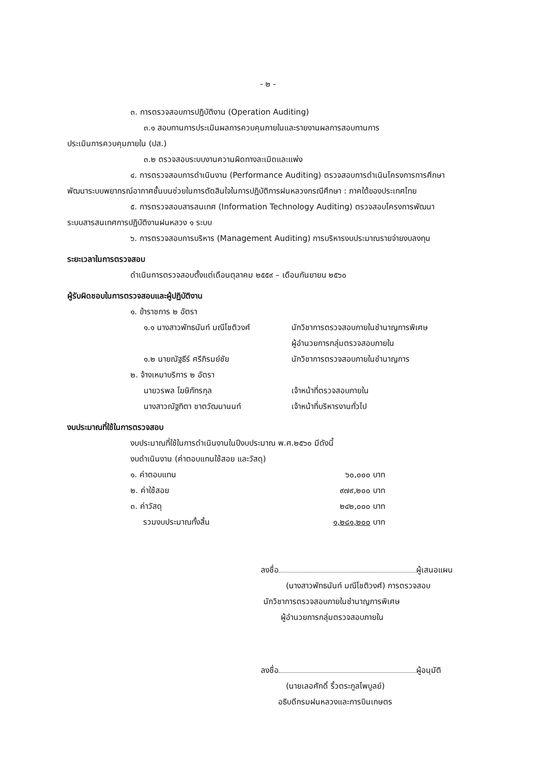- ๒ -
๓. การตรวจสอบการปฏิบัติงาน (Operation Auditing)
๓.๑ สอบทานการประเมินผลการควบคุมภายในและรายงานผลการสอบทานการ
ประเมินการควบคุมภายใน (ปส.)
๓.๒ ตรวจสอบระบบงานความผิดทางละเมิดและแพ่ง
๔. การตรวจสอบการดำเนินงาน (Performance Auditing) ตรวจสอบการดำเนินโครงการการศึกษา
พัฒนาระบบพยากรณ์อากาศชั้นบนช่วยในการตัดสินใจในการปฏิบัติการฝนหลวงกรณีศึกษา : ภาคใต้ของประเทศไทย
๕. การตรวจสอบสารสนเทศ (Information Technology Auditing) ตรวจสอบโครงการพัฒนา
ระบบสารสนเทศการปฏิบัติงานฝนหลวง ๑ ระบบ
๖. การตรวจสอบการบริหาร (Management Auditing) การบริหารงบประมาณรายจ่ายงบลงทุน
ระยะเวลาในการตรวจสอบ
ดำเนินการตรวจสอบตั้งแต่เดือนตุลาคม ๒๕๕๙ – เดือนกันยายน ๒๕๖๐
ผู้รับผิดชอบในการตรวจสอบและผู้ปฏิบัติงาน
๑. ข้าราชการ ๒ อัตรา
๑.๑ นางสาวพัทธนันท์ มณีโชติวงศ์ นักวิชาการตรวจสอบภายในชำนาญการพิเศษ
ผู้อำนวยการกลุ่มตรวจสอบภายใน
๑.๒ นายณัฐธีร์ ศรีภิรมย์ชัย นักวิชาการตรวจสอบภายในชำนาญการ
๒. จ้างเหมาบริการ ๒ อัตรา
นายวรพล โฆษิภัทรกุล เจ้าหน้าที่ตรวจสอบภายใน
นางสาวณัฐทิตา ชาตวัฒนานนท์ เจ้าหน้าที่บริหารงานทั่วไป
งบประมาณที่ใช้ในการตรวจสอบ
งบประมาณที่ใช้ในการดำเนินงานในปีงบประมาณ พ.ศ.๒๕๖๐ มีดังนี้
งบดำเนินงาน (ค่าตอบแทนใช้สอย และวัสดุ)
๑. ค่าตอบแทน ๖๐,๐๐๐ บาท
๒. ค่าใช้สอย ๙๗๙,๒๐๐ บาท
๓. ค่าวัสดุ ๒๔๒,๐๐๐ บาท
รวมงบประมาณทั้งสิ้น ๑,๒๘๑,๒๐๐ บาท
ลงชื่อ ผู้เสนอแผน
(นางสาวพัทธนันท์ มณีโชติวงศ์) การตรวจสอบ
นักวิชาการตรวจสอบภายในชำนาญการพิเศษ
ผู้อำนวยการกลุ่มตรวจสอบภายใน
ลงชื่อ ผู้อนุมัติ
(นายเลอศักดิ์ ริ้วตระกูลไพบูลย์)
อธิบดีกรมฝนหลวงและการบินเกษตร